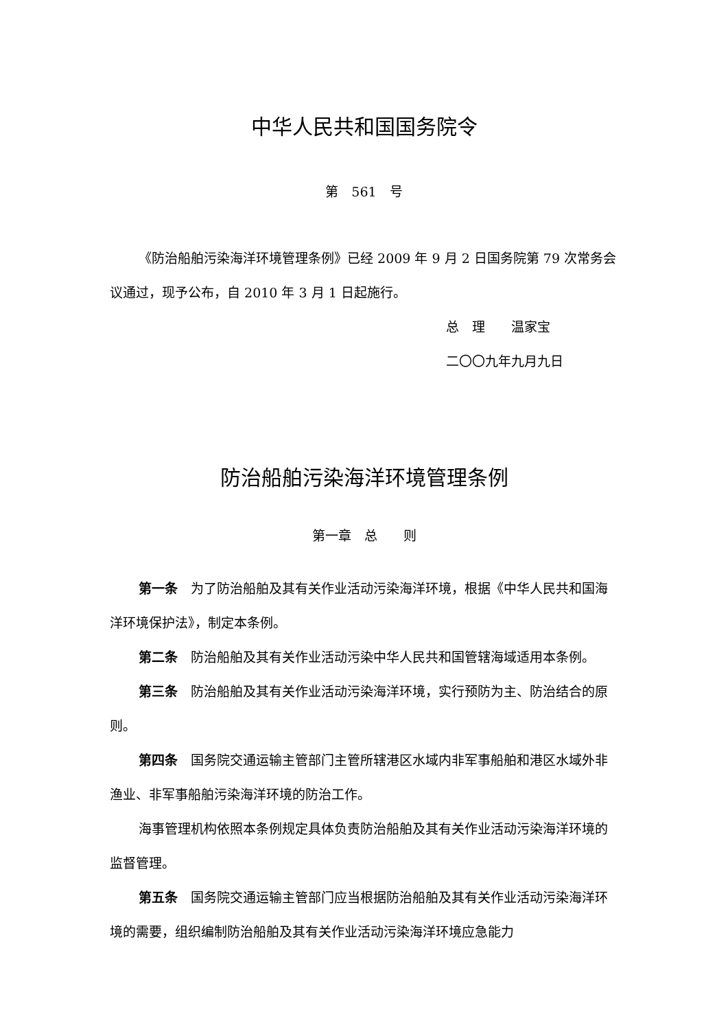中华人民共和国国务院令
第　561　号
《防治船舶污染海洋环境管理条例》已经 2009 年 9 月 2 日国务院第 79 次常务会议通过，现予公布，自 2010 年 3 月 1 日起施行。
总　理　　温家宝
二〇〇九年九月九日
防治船舶污染海洋环境管理条例
第一章　总　　则
第一条　为了防治船舶及其有关作业活动污染海洋环境，根据《中华人民共和国海洋环境保护法》，制定本条例。
第二条　防治船舶及其有关作业活动污染中华人民共和国管辖海域适用本条例。
第三条　防治船舶及其有关作业活动污染海洋环境，实行预防为主、防治结合的原则。
第四条　国务院交通运输主管部门主管所辖港区水域内非军事船舶和港区水域外非渔业、非军事船舶污染海洋环境的防治工作。
海事管理机构依照本条例规定具体负责防治船舶及其有关作业活动污染海洋环境的监督管理。
第五条　国务院交通运输主管部门应当根据防治船舶及其有关作业活动污染海洋环境的需要，组织编制防治船舶及其有关作业活动污染海洋环境应急能力